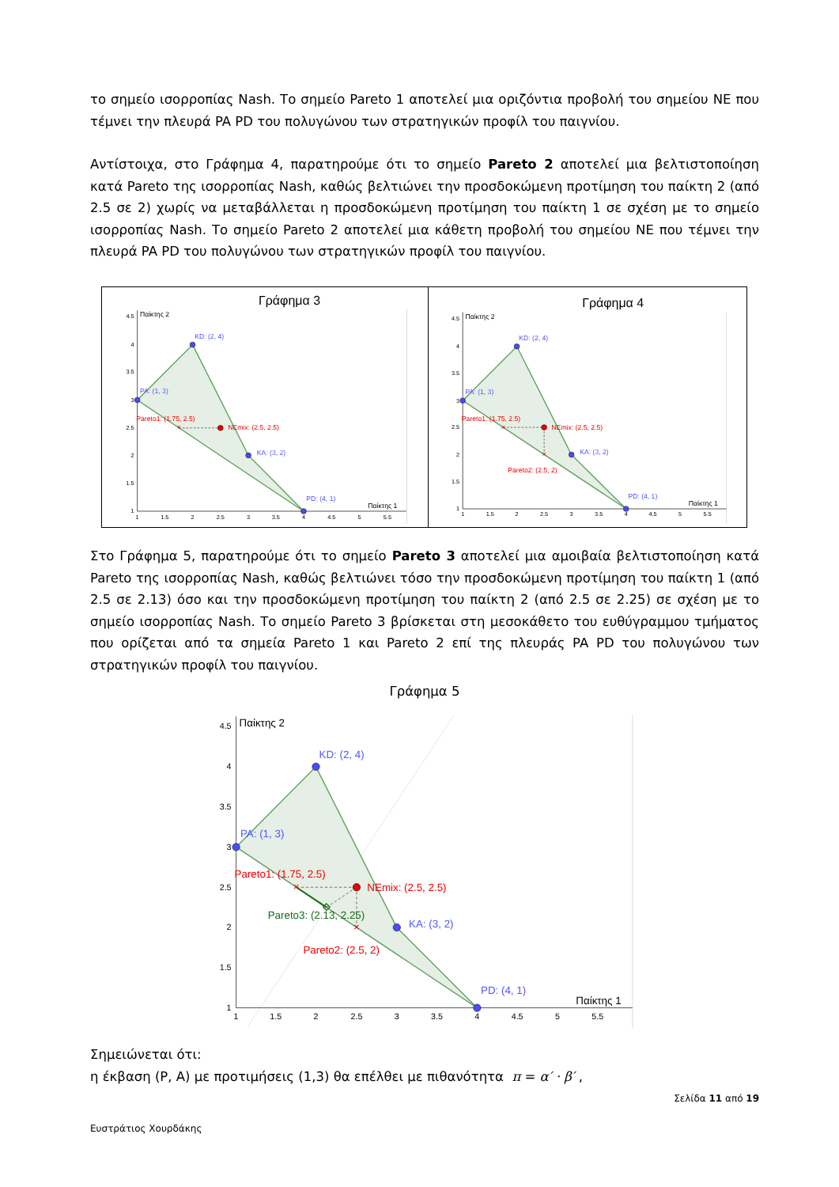το σημείο ισορροπίας Nash. Το σημείο Pareto 1 αποτελεί μια οριζόντια προβολή του σημείου NE που τέμνει την πλευρά PA PD του πολυγώνου των στρατηγικών προφίλ του παιγνίου.
Αντίστοιχα, στο Γράφημα 4, παρατηρούμε ότι το σημείο Pareto 2 αποτελεί μια βελτιστοποίηση κατά Pareto της ισορροπίας Nash, καθώς βελτιώνει την προσδοκώμενη προτίμηση του παίκτη 2 (από 2.5 σε 2) χωρίς να μεταβάλλεται η προσδοκώμενη προτίμηση του παίκτη 1 σε σχέση με το σημείο ισορροπίας Nash. Το σημείο Pareto 2 αποτελεί μια κάθετη προβολή του σημείου NE που τέμνει την πλευρά PA PD του πολυγώνου των στρατηγικών προφίλ του παιγνίου.
Γράφημα 3
Παίκτης 2
Παίκτης 1
4.5
4
3.5
3
2.5
2
1.5
1
1
1.5
2
2.5
3
3.5
4
4.5
5
5.5
×
KD: (2, 4)
PA: (1, 3)
KA: (3, 2)
PD: (4, 1)
Pareto1: (1.75, 2.5)
NEmix: (2.5, 2.5)
Γράφημα 4
Παίκτης 2
Παίκτης 1
4.5
4
3.5
3
2.5
2
1.5
1
1
1.5
2
2.5
3
3.5
4
4.5
5
5.5
×
×
KD: (2, 4)
PA: (1, 3)
KA: (3, 2)
PD: (4, 1)
Pareto1: (1.75, 2.5)
NEmix: (2.5, 2.5)
Pareto2: (2.5, 2)
Στο Γράφημα 5, παρατηρούμε ότι το σημείο Pareto 3 αποτελεί μια αμοιβαία βελτιστοποίηση κατά Pareto της ισορροπίας Nash, καθώς βελτιώνει τόσο την προσδοκώμενη προτίμηση του παίκτη 1 (από 2.5 σε 2.13) όσο και την προσδοκώμενη προτίμηση του παίκτη 2 (από 2.5 σε 2.25) σε σχέση με το σημείο ισορροπίας Nash. Το σημείο Pareto 3 βρίσκεται στη μεσοκάθετο του ευθύγραμμου τμήματος που ορίζεται από τα σημεία Pareto 1 και Pareto 2 επί της πλευράς PA PD του πολυγώνου των στρατηγικών προφίλ του παιγνίου.
Γράφημα 5
Παίκτης 2
Παίκτης 1
4.5
4
3.5
3
2.5
2
1.5
1
1
1.5
2
2.5
3
3.5
4
4.5
5
5.5
×
×
KD: (2, 4)
PA: (1, 3)
KA: (3, 2)
PD: (4, 1)
Pareto1: (1.75, 2.5)
NEmix: (2.5, 2.5)
Pareto2: (2.5, 2)
Pareto3: (2.13, 2.25)
Σημειώνεται ότι:
η έκβαση (P, A) με προτιμήσεις (1,3) θα επέλθει με πιθανότητα π = α′ · β′ ,
Σελίδα 11 από 19
Ευστράτιος Χουρδάκης